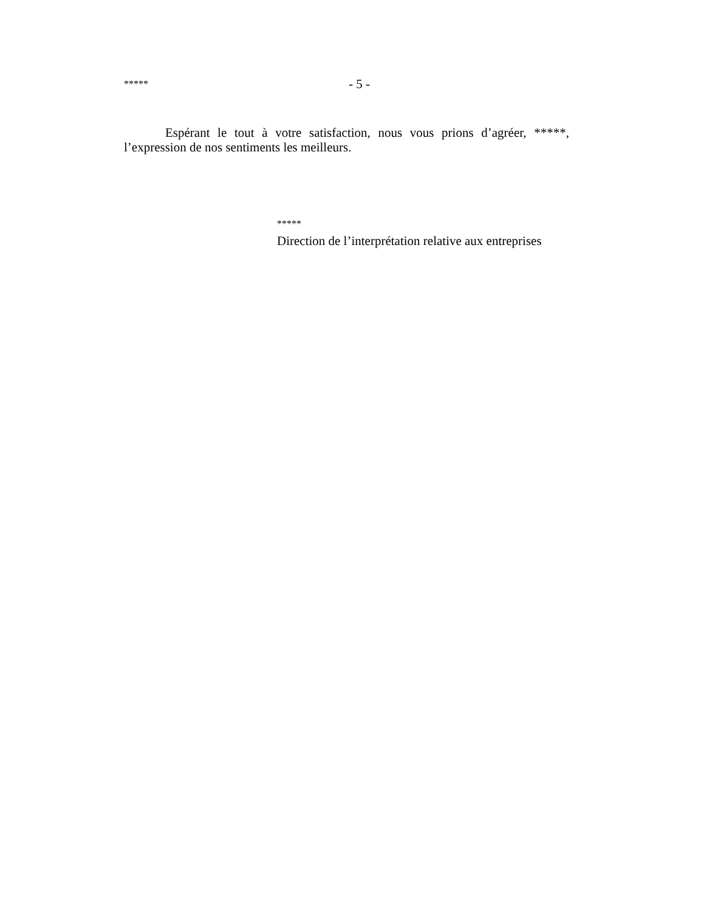***** - 5 -
Espérant le tout à votre satisfaction, nous vous prions d’agréer, *****, l’expression de nos sentiments les meilleurs.
*****
Direction de l’interprétation relative aux entreprises